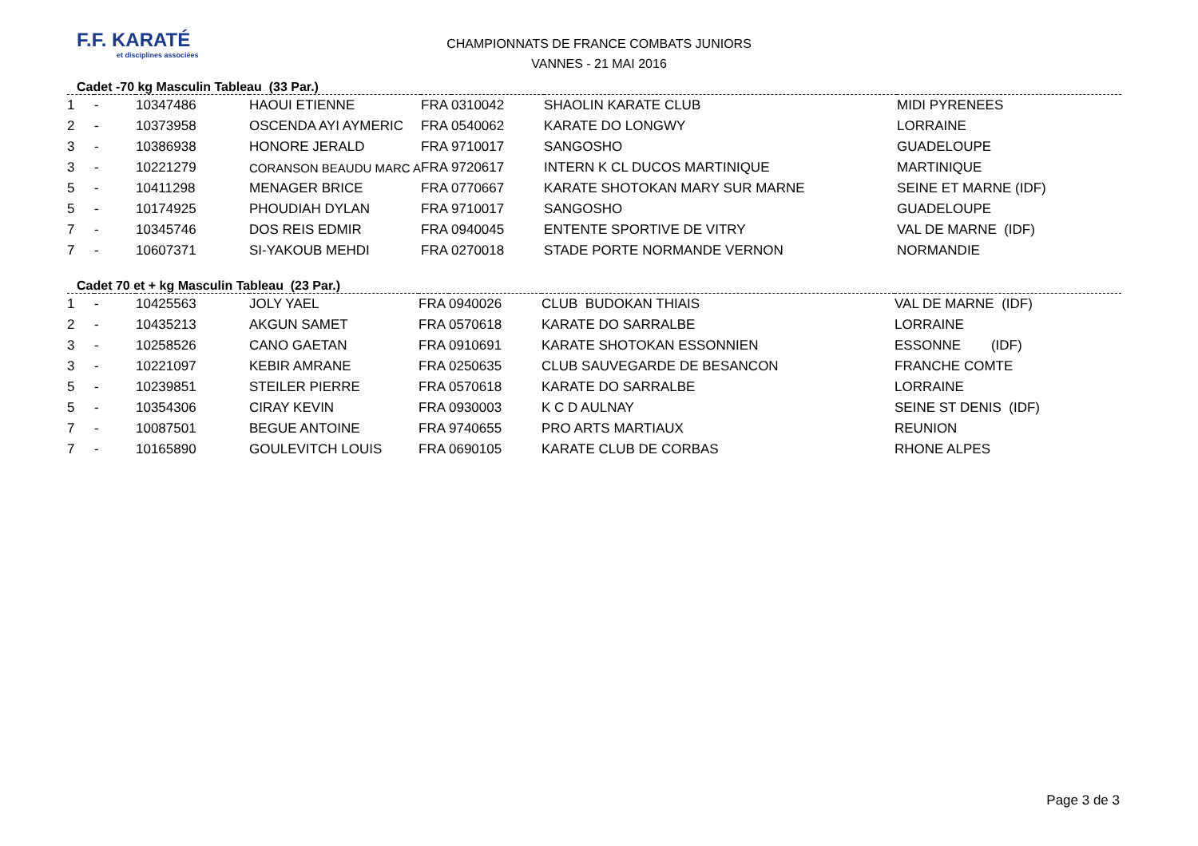F.F. KARATÉ
et disciplines associées
CHAMPIONNATS DE FRANCE COMBATS JUNIORS
VANNES - 21 MAI 2016
Cadet -70 kg Masculin Tableau (33 Par.)
| 1 | - | 10347486 | HAOUI ETIENNE | FRA | 0310042 | SHAOLIN KARATE CLUB | MIDI PYRENEES |
| 2 | - | 10373958 | OSCENDA AYI AYMERIC | FRA | 0540062 | KARATE DO LONGWY | LORRAINE |
| 3 | - | 10386938 | HONORE JERALD | FRA | 9710017 | SANGOSHO | GUADELOUPE |
| 3 | - | 10221279 | CORANSON BEAUDU MARC A | FRA | 9720617 | INTERN K CL DUCOS MARTINIQUE | MARTINIQUE |
| 5 | - | 10411298 | MENAGER BRICE | FRA | 0770667 | KARATE SHOTOKAN MARY SUR MARNE | SEINE ET MARNE (IDF) |
| 5 | - | 10174925 | PHOUDIAH DYLAN | FRA | 9710017 | SANGOSHO | GUADELOUPE |
| 7 | - | 10345746 | DOS REIS EDMIR | FRA | 0940045 | ENTENTE SPORTIVE DE VITRY | VAL DE MARNE (IDF) |
| 7 | - | 10607371 | SI-YAKOUB MEHDI | FRA | 0270018 | STADE PORTE NORMANDE VERNON | NORMANDIE |
Cadet 70 et + kg Masculin Tableau (23 Par.)
| 1 | - | 10425563 | JOLY YAEL | FRA | 0940026 | CLUB BUDOKAN THIAIS | VAL DE MARNE (IDF) |
| 2 | - | 10435213 | AKGUN SAMET | FRA | 0570618 | KARATE DO SARRALBE | LORRAINE |
| 3 | - | 10258526 | CANO GAETAN | FRA | 0910691 | KARATE SHOTOKAN ESSONNIEN | ESSONNE (IDF) |
| 3 | - | 10221097 | KEBIR AMRANE | FRA | 0250635 | CLUB SAUVEGARDE DE BESANCON | FRANCHE COMTE |
| 5 | - | 10239851 | STEILER PIERRE | FRA | 0570618 | KARATE DO SARRALBE | LORRAINE |
| 5 | - | 10354306 | CIRAY KEVIN | FRA | 0930003 | K C D AULNAY | SEINE ST DENIS (IDF) |
| 7 | - | 10087501 | BEGUE ANTOINE | FRA | 9740655 | PRO ARTS MARTIAUX | REUNION |
| 7 | - | 10165890 | GOULEVITCH LOUIS | FRA | 0690105 | KARATE CLUB DE CORBAS | RHONE ALPES |
Page 3 de 3